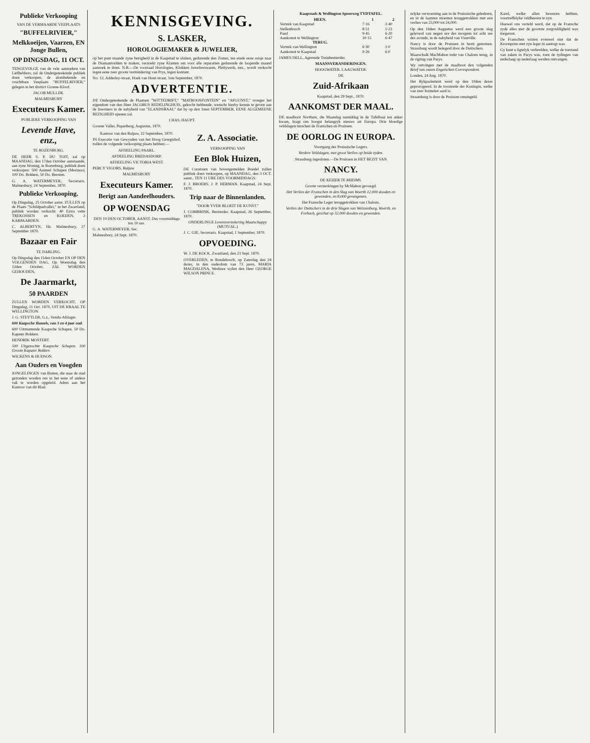Publieke Verkooping
VAN DE VERMAARDE VEEPLAATS
"BUFFELRIVIER,"
Melkkoeijen, Vaarzen, EN Jonge Bullen,
OP DINGSDAG, 11 OCT.
TENGEVOLGE van de vele aanzoeken van Liefhebbers, zal de Ondergeteekende publiek doen verkoopen, de alombekende en vruchtbare Veeplaats "BUFFELRIVIER," gelegen in het district Groene-Kloof.
JACOB MULLER.
MALMESBURY
Executeurs Kamer.
PUBLIEKE VERKOOPING VAN
Levende Have, enz.,
TE ROZENBURG.
DE HEER S. P. DU TOIT, zal op MAANDAG, den 17den October aanstaande, aan zyne Woning, te Rozenburg, publiek doen verkoopen: 500 Aanteel Schapen (Merinos), 100 Do. Bokken, 50 Do. Beesten.
G. A. WATERMEYER, Secretaris. Malmesbury, 24 September, 1870.
Publieke Verkooping.
Op Dingsdag, 25 October aanst. ZULLEN op de Plaats "Schildpadvallei," in het Zwartland, publiek worden verkocht: 40 Extra vette TREKOSSEN en KOEIJEN, 2 KARPAARDEN.
C. ALBERTYN, Hz. Malmesbury, 27 September 1870.
Bazaar en Fair
TE DARLING.
Op Dingsdag den 11den October EN OP DEN VOLGENDEN DAG, Op Woensdag den 12den October, ZAL WORDEN GEHOUDEN,
De Jaarmarkt,
50 PAARDEN
ZULLEN WORDEN VERKOCHT, OP Dingsdag, 11 Oct. 1870, UIT DE KRAAL TE WELLINGTON.
J. G. STEYTLER, G.z., Vendu-Afslager.
600 Kaapsche Hamels, van 3 en 4 jaar oud.
600 Uitmuntende Kaapsche Schapen. 50 Do. Kapater Bokken.
HENDRIK MOSTERT.
500 Uitgezochte Kaapsche Schapen. 100 Groote Kapater Bokken
WICKENS & HUDSON.
Aan Ouders en Voogden
JONGELINGEN van Buiten, die naar de stad gezonden worden om in het eene of andere vak te worden opgeleid. Adres aan het Kantoor van dit Blad.
KENNISGEVING.
S. LASKER,
HOROLOGIEMAKER & JUWELIER,
op het punt staande zyne bezigheid in de Kaapstad te sluiten, gedurende den Zomer, ten einde eene reisje naar de Diamantvelden te maken, verzoekt zyne Klanten om voor alle reparatien gedurende de loopende maand aanzoek te doen. N.B.—De voorraad Horologies, Klokken Juwelierswaren, Plettywerk, enz., wordt verkocht tegen eene zeer groote vermindering van Prys, tegen kontant.
No. 12, Adderley-straat, Hoek van Hout-straat, 1ste September, 1870.
ADVERTENTIE.
DE Ondergeteekende de Plaatsen "WITTEDRIFT," "MATROOSFONTEIN" en "AFGUNST," vroeger het eigendom van den Heer JACOBUS REDELINGHUIS, gekocht hebbende, wenscht hierby kennis te geven aan de Inwoners in de nabyheid van "ELANDSBAAI," dat hy op den 1sten SEPTEMBER, EENE ALGEMEENE BEZIGHEID openen zal.
CHAS. HAUPT.
Groene Vallei, Piquetberg, Augustus, 1870.
Kantoor van den Baljuw, 22 September, 1870.
IN Executie van Gewysden van het Hoog Geregtshof, zullen de volgende verkooping plaats hebben:—
AFDEELING PAARL.
AFDEELING BREDASDORP.
AFDEELING VICTORIA WEST.
PERCY VIGORS, Baljuw
MALMESBURY
Executeurs Kamer.
Berigt aan Aandeelhouders.
OP WOENSDAG
DEN 19 DEN OCTOBER, AANST. Des voormiddags ten 10 ure.
G. A. WATERMEYER, Sec.
Malmesbury, 24 Sept. 1870.
Z. A. Associatie.
VERKOOPING VAN
Een Blok Huizen,
DE Curatoren van bovengemelden Boedel zullen publiek doen verkoopen, op MAANDAG, den 3 OCT. aanst., TEN 11 URE DES VOORMIDDAGS.
F. J. BROERS. J. P. HERMAN. Kaapstad, 24 Sept, 1870.
Trip naar de Binnenlanden.
"DOOR YVER BLOEIT DE KUNST."
J. COMBRINK, Bestierder. Kaapstad, 26 September, 1870.
ONDERLINGE Levensverzekering Maatschappy (MUTUAL.)
J. C. GIE, Secretaris. Kaapstad, 1 September, 1870.
OPVOEDING.
W. J. DE KOCK. Zwartland, den 23 Sept. 1870.
OVERLEDEN, te Rondebosch, op Zaterdag den 24 dezer, in den ouderdom van 73 jaren, MARIA MAGDALENA, Weduwe wylen den Heer GEORGE WILSON PRINCE.
Kaapstads & Wellington Spoorweg TYDTAFEL.
| HEEN. | 1 | 2 |
| --- | --- | --- |
| Vertrek van Kaapstad | 7·16 | 3·40 |
| Stellenbosch | 8·51 | 5·23 |
| Paarl | 9·45 | 6·20 |
| Aankomst te Wellington | 10·15 | 6·47 |
| TERUG. | | |
| Vertrek van Wellington | 6·30 | 3·0 |
| Aankomst te Kaapstad | 9·26 | 6·0 |
JAMES DELL, Agerende Treinbestierder.
MAANSVERANDERINGEN.
HOOGWATER. LAAGWATER.
DE
Zuid-Afrikaan
Kaapstad, den 29 Sept., 1870.
AANKOMST DER MAAL.
DE maalboot Northam, die Maandag namiddag in de Tafelbaai ten anker kwam, bragt ons hoogst belangryk nieuws uit Europa. Drie bloedige veldslagen tusschen de Franschen en Pruissen.
DE OORLOG IN EUROPA.
Voortgang der Pruissische Legers.
Verdere Veldslagen, met groot Verlies op beide zyden.
Strassburg ingesloten.—De Pruissen in HET BEZIT VAN
NANCY.
DE KEIZER TE RHEIMS.
Groote versterkingen by McMahon gevoegd.
Het Verlies der Franschen in den Slag van Woerth 12,000 dooden en gewonden, en 8,000 gevangenen.
Het Fransche Leger teruggetrokken van Chalons.
Verlies der Duitschers in de drie Slagen van Weissenburg, Woerth, en Forbach, geschat op 32,000 dooden en gewonden.
zelyke verwoesting aan in de Pruissische gelederen, en in de laatsten moesten teruggetrokken met een verlies van 23,000 tot 24,000.
Op den 16den Augustus werd een groote slag geleverd van negen ure des morgens tot acht ure des avonds, in de nabyheid van Vionville.
Nancy is door de Pruissen in bezit genomen. Strassburg wordt belegerd door de Duitschers.
Maarschalk MacMahon trekt van Chalons terug, in de rigting van Parys.
Wy ontvingen met de maalboot den volgenden Brief van onzen Engelschen Correspondent.
Londen, 24 Aug. 1870.
Het Rykparlement werd op den 10den dezer geprorogeerd. In de troonrede der Koningin, welke van zeer formelen aard is.
Straatsburg is door de Pruissen omsingeld.
Karel, welke allen bewezen hebben, voortreffelyke veldheeren te zyn.
Hoewel ons verteld werd, dat op de Fransche zyde alles met de grootste zorgvuldigheid was toegerust.
De Franschen wisten evenwel niet dat de Kroonprins met zyn leger in aantogt was.
Gy kunt u ligtelyk verbeelden, welke de toestand van zaken in Parys was, toen de tydingen van nederlaag op nederlaag werden ontvangen.